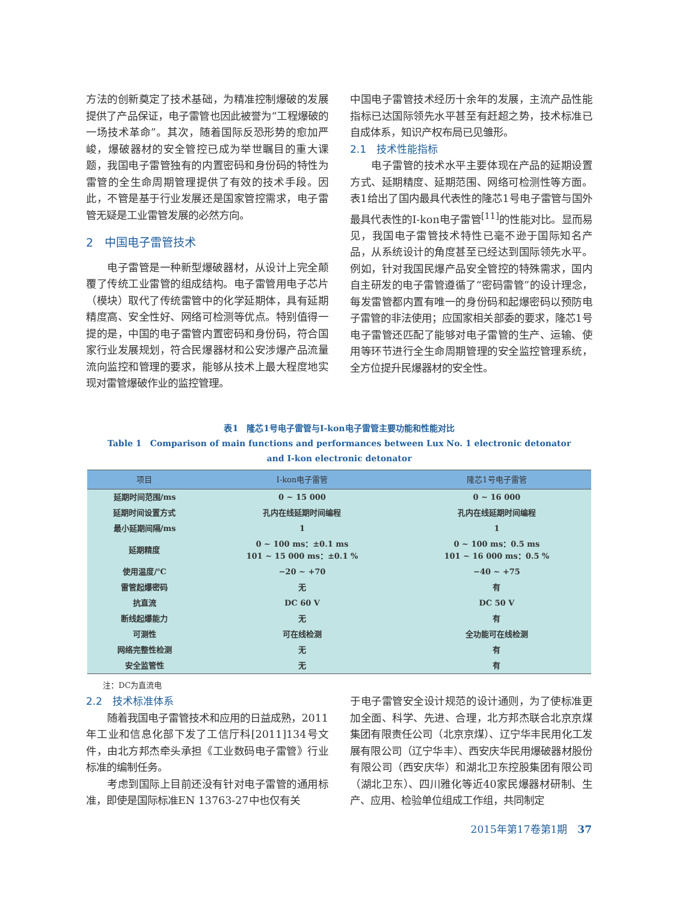方法的创新奠定了技术基础，为精准控制爆破的发展提供了产品保证，电子雷管也因此被誉为“工程爆破的一场技术革命”。其次，随着国际反恐形势的愈加严峻，爆破器材的安全管控已成为举世瞩目的重大课题，我国电子雷管独有的内置密码和身份码的特性为雷管的全生命周期管理提供了有效的技术手段。因此，不管是基于行业发展还是国家管控需求，电子雷管无疑是工业雷管发展的必然方向。
2　中国电子雷管技术
电子雷管是一种新型爆破器材，从设计上完全颠覆了传统工业雷管的组成结构。电子雷管用电子芯片（模块）取代了传统雷管中的化学延期体，具有延期精度高、安全性好、网络可检测等优点。特别值得一提的是，中国的电子雷管内置密码和身份码，符合国家行业发展规划，符合民爆器材和公安涉爆产品流量流向监控和管理的要求，能够从技术上最大程度地实现对雷管爆破作业的监控管理。
中国电子雷管技术经历十余年的发展，主流产品性能指标已达国际领先水平甚至有赶超之势，技术标准已自成体系，知识产权布局已见雏形。
2.1　技术性能指标
电子雷管的技术水平主要体现在产品的延期设置方式、延期精度、延期范围、网络可检测性等方面。表1给出了国内最具代表性的隆芯1号电子雷管与国外最具代表性的I-kon电子雷管<sup>[11]</sup>的性能对比。显而易见，我国电子雷管技术特性已毫不逊于国际知名产品，从系统设计的角度甚至已经达到国际领先水平。例如，针对我国民爆产品安全管控的特殊需求，国内自主研发的电子雷管遵循了“密码雷管”的设计理念，每发雷管都内置有唯一的身份码和起爆密码以预防电子雷管的非法使用；应国家相关部委的要求，隆芯1号电子雷管还匹配了能够对电子雷管的生产、运输、使用等环节进行全生命周期管理的安全监控管理系统，全方位提升民爆器材的安全性。
表1　隆芯1号电子雷管与I-kon电子雷管主要功能和性能对比
Table 1　Comparison of main functions and performances between Lux No. 1 electronic detonator
and I-kon electronic detonator
| 项目 | I-kon电子雷管 | 隆芯1号电子雷管 |
| --- | --- | --- |
| 延期时间范围/ms | 0 ~ 15 000 | 0 ~ 16 000 |
| 延期时间设置方式 | 孔内在线延期时间编程 | 孔内在线延期时间编程 |
| 最小延期间隔/ms | 1 | 1 |
| 延期精度 | 0 ~ 100 ms：±0.1 ms 101 ~ 15 000 ms：±0.1 % | 0 ~ 100 ms：0.5 ms 101 ~ 16 000 ms：0.5 % |
| 使用温度/℃ | −20 ~ +70 | −40 ~ +75 |
| 雷管起爆密码 | 无 | 有 |
| 抗直流 | DC 60 V | DC 50 V |
| 断线起爆能力 | 无 | 有 |
| 可测性 | 可在线检测 | 全功能可在线检测 |
| 网络完整性检测 | 无 | 有 |
| 安全监管性 | 无 | 有 |
注：DC为直流电
2.2　技术标准体系
随着我国电子雷管技术和应用的日益成熟，2011年工业和信息化部下发了工信厅科[2011]134号文件，由北方邦杰牵头承担《工业数码电子雷管》行业标准的编制任务。
考虑到国际上目前还没有针对电子雷管的通用标准，即使是国际标准EN 13763-27中也仅有关
于电子雷管安全设计规范的设计通则，为了使标准更加全面、科学、先进、合理，北方邦杰联合北京京煤集团有限责任公司（北京京煤）、辽宁华丰民用化工发展有限公司（辽宁华丰）、西安庆华民用爆破器材股份有限公司（西安庆华）和湖北卫东控股集团有限公司（湖北卫东）、四川雅化等近40家民爆器材研制、生产、应用、检验单位组成工作组，共同制定
2015年第17卷第1期　37